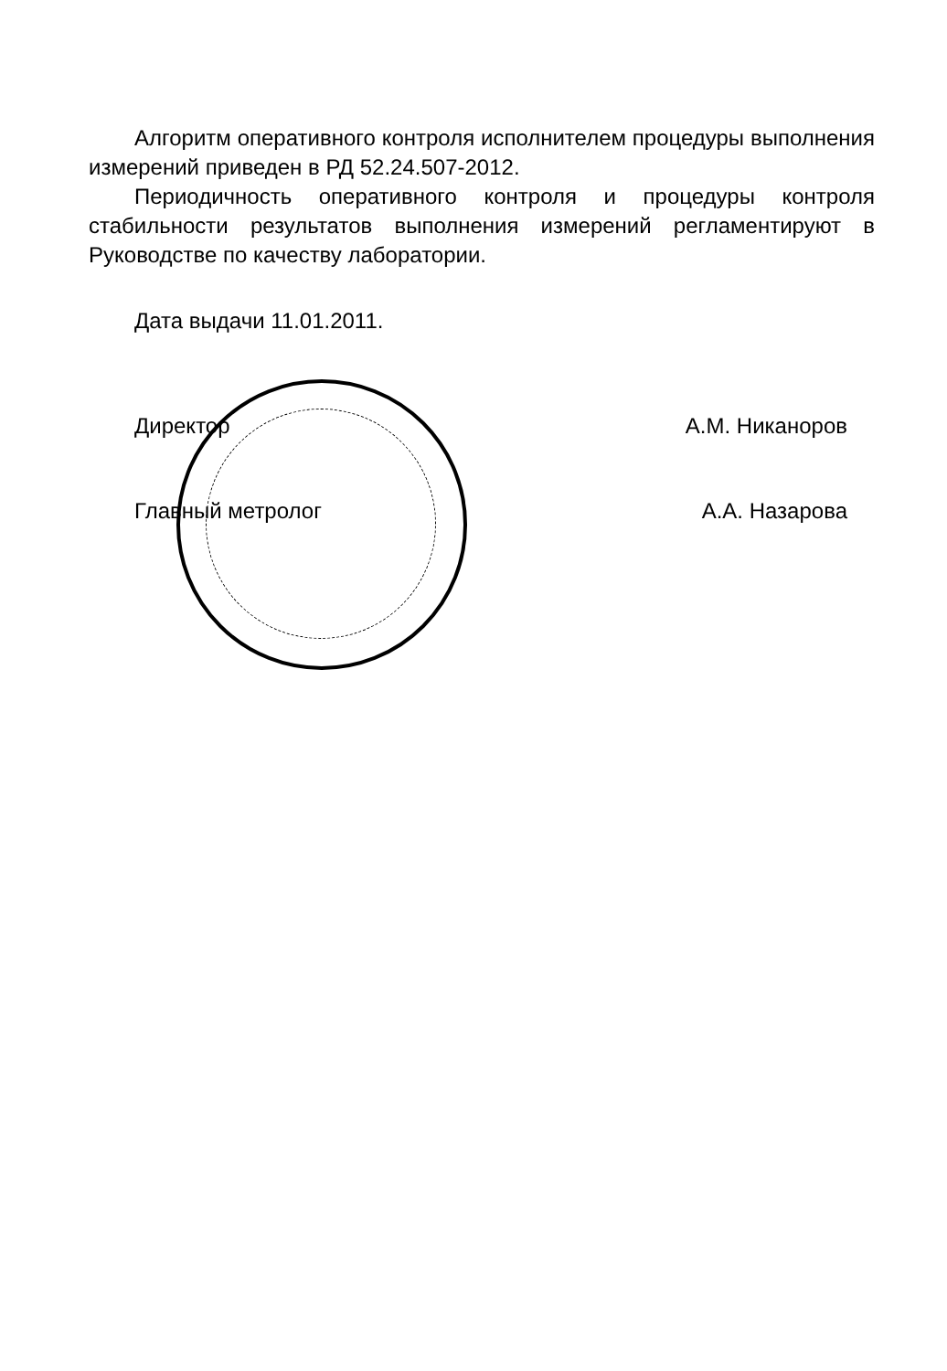Алгоритм оперативного контроля исполнителем процедуры выполнения измерений приведен в РД 52.24.507-2012.
Периодичность оперативного контроля и процедуры контроля стабильности результатов выполнения измерений регламентируют в Руководстве по качеству лаборатории.
Дата выдачи 11.01.2011.
Директор А.М. Никаноров
Главный метролог А.А. Назарова